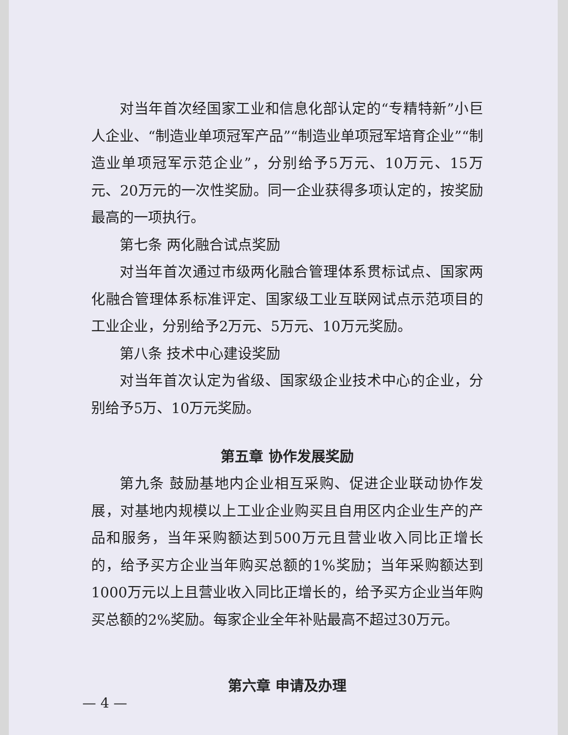对当年首次经国家工业和信息化部认定的“专精特新”小巨人企业、“制造业单项冠军产品”“制造业单项冠军培育企业”“制造业单项冠军示范企业”，分别给予5万元、10万元、15万元、20万元的一次性奖励。同一企业获得多项认定的，按奖励最高的一项执行。
第七条 两化融合试点奖励
对当年首次通过市级两化融合管理体系贯标试点、国家两化融合管理体系标准评定、国家级工业互联网试点示范项目的工业企业，分别给予2万元、5万元、10万元奖励。
第八条 技术中心建设奖励
对当年首次认定为省级、国家级企业技术中心的企业，分别给予5万、10万元奖励。
第五章 协作发展奖励
第九条 鼓励基地内企业相互采购、促进企业联动协作发展，对基地内规模以上工业企业购买且自用区内企业生产的产品和服务，当年采购额达到500万元且营业收入同比正增长的，给予买方企业当年购买总额的1%奖励；当年采购额达到1000万元以上且营业收入同比正增长的，给予买方企业当年购买总额的2%奖励。每家企业全年补贴最高不超过30万元。
第六章 申请及办理
— 4 —